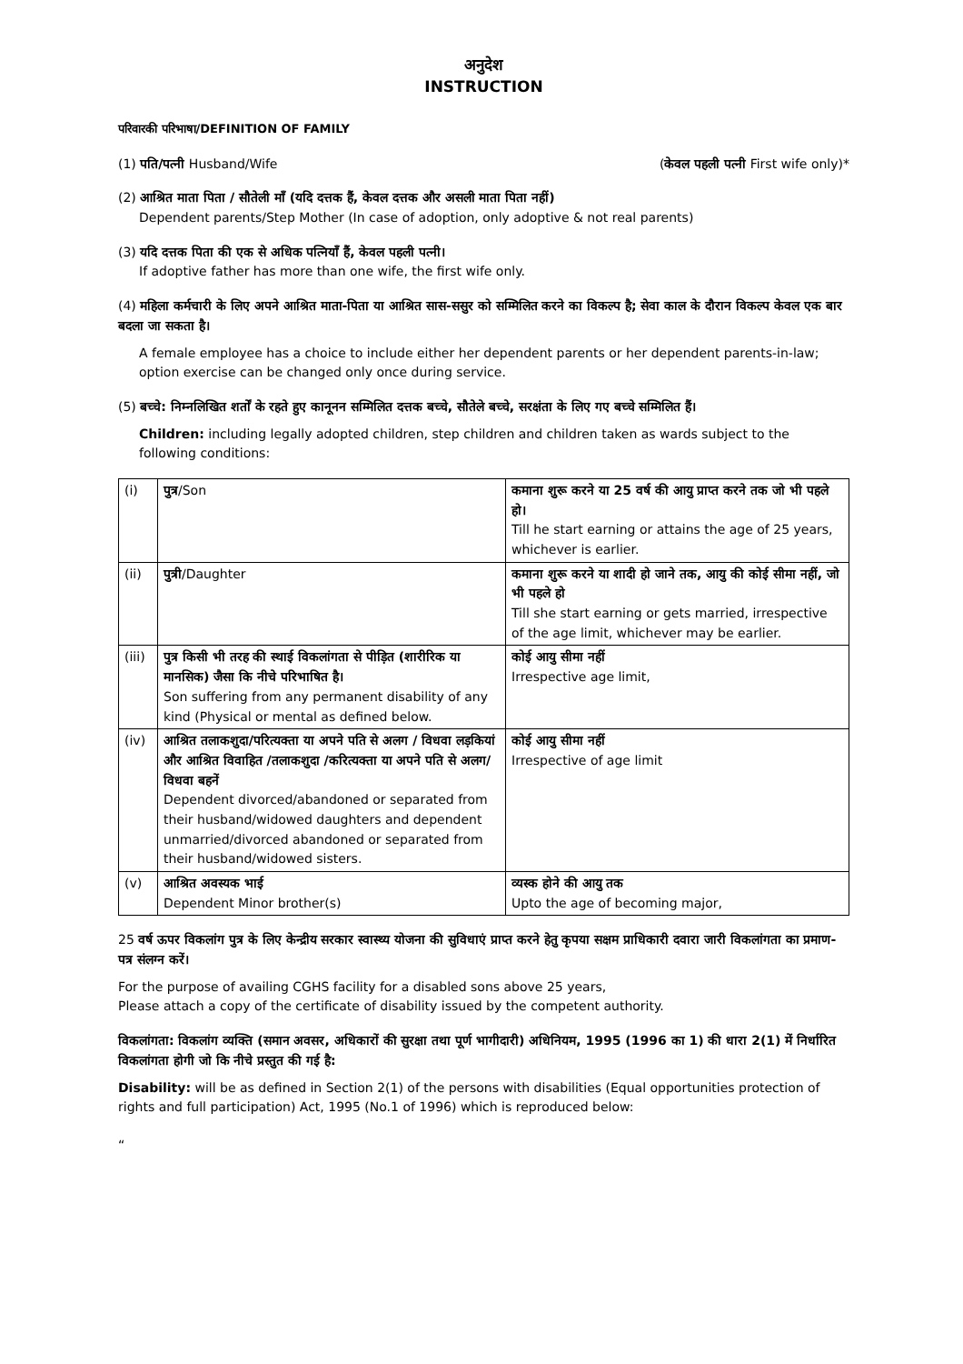अनुदेश
INSTRUCTION
परिवारकी परिभाषा/DEFINITION OF FAMILY
(1) पति/पत्नी Husband/Wife (केवल पहली पत्नी First wife only)*
(2) आश्रित माता पिता / सौतेली माँ (यदि दत्तक हैं, केवल दत्तक और असली माता पिता नहीं)
Dependent parents/Step Mother (In case of adoption, only adoptive & not real parents)
(3) यदि दत्तक पिता की एक से अधिक पत्नियाँ हैं, केवल पहली पत्नी।
If adoptive father has more than one wife, the first wife only.
(4) महिला कर्मचारी के लिए अपने आश्रित माता-पिता या आश्रित सास-ससुर को सम्मिलित करने का विकल्प है; सेवा काल के दौरान विकल्प केवल एक बार बदला जा सकता है।
A female employee has a choice to include either her dependent parents or her dependent parents-in-law; option exercise can be changed only once during service.
(5) बच्चे: निम्नलिखित शर्तों के रहते हुए कानूनन सम्मिलित दत्तक बच्चे, सौतेले बच्चे, सरक्षंता के लिए गए बच्चे सम्मिलित हैं।
Children: including legally adopted children, step children and children taken as wards subject to the following conditions:
| (i) | पुत्र /Son | कमाना शुरू करने या 25 वर्ष की आयु प्राप्त करने तक जो भी पहले हो। Till he start earning or attains the age of 25 years, whichever is earlier. |
| (ii) | पुत्री /Daughter | कमाना शुरू करने या शादी हो जाने तक, आयु की कोई सीमा नहीं, जो भी पहले हो Till she start earning or gets married, irrespective of the age limit, whichever may be earlier. |
| (iii) | पुत्र किसी भी तरह की स्थाई विकलांगता से पीड़ित (शारीरिक या मानसिक) जैसा कि नीचे परिभाषित है। Son suffering from any permanent disability of any kind (Physical or mental as defined below. | कोई आयु सीमा नहीं Irrespective age limit, |
| (iv) | आश्रित तलाकशुदा/परित्यक्ता या अपने पति से अलग / विधवा लड़कियां और आश्रित विवाहित /तलाकशुदा /करित्यक्ता या अपने पति से अलग/विधवा बहनें Dependent divorced/abandoned or separated from their husband/widowed daughters and dependent unmarried/divorced abandoned or separated from their husband/widowed sisters. | कोई आयु सीमा नहीं Irrespective of age limit |
| (v) | आश्रित अवस्यक भाई Dependent Minor brother(s) | व्यस्क होने की आयु तक Upto the age of becoming major, |
25 वर्ष ऊपर विकलांग पुत्र के लिए केन्द्रीय सरकार स्वास्थ्य योजना की सुविधाएं प्राप्त करने हेतु कृपया सक्षम प्राधिकारी दवारा जारी विकलांगता का प्रमाण-पत्र संलग्न करें।
For the purpose of availing CGHS facility for a disabled sons above 25 years,
Please attach a copy of the certificate of disability issued by the competent authority.
विकलांगता: विकलांग व्यक्ति (समान अवसर, अधिकारों की सुरक्षा तथा पूर्ण भागीदारी) अधिनियम, 1995 (1996 का 1) की धारा 2(1) में निर्धारित विकलांगता होगी जो कि नीचे प्रस्तुत की गई है:
Disability: will be as defined in Section 2(1) of the persons with disabilities (Equal opportunities protection of rights and full participation) Act, 1995 (No.1 of 1996) which is reproduced below:
“